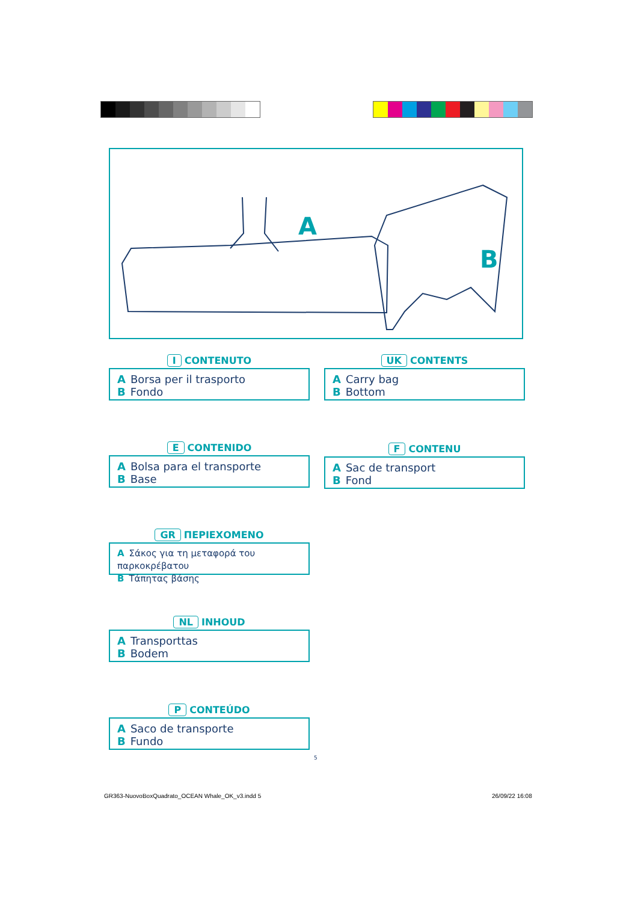A
B
I CONTENUTO
A Borsa per il trasporto
B Fondo
UK CONTENTS
A Carry bag
B Bottom
E CONTENIDO
A Bolsa para el transporte
B Base
F CONTENU
A Sac de transport
B Fond
GR ΠΕΡΙΕΧΟΜΕΝΟ
A Σάκος για τη μεταφορά του παρκοκρέβατου
B Τάπητας βάσης
NL INHOUD
A Transporttas
B Bodem
P CONTEÚDO
A Saco de transporte
B Fundo
5
GR363-NuovoBoxQuadrato_OCEAN Whale_OK_v3.indd 5
26/09/22 16:08